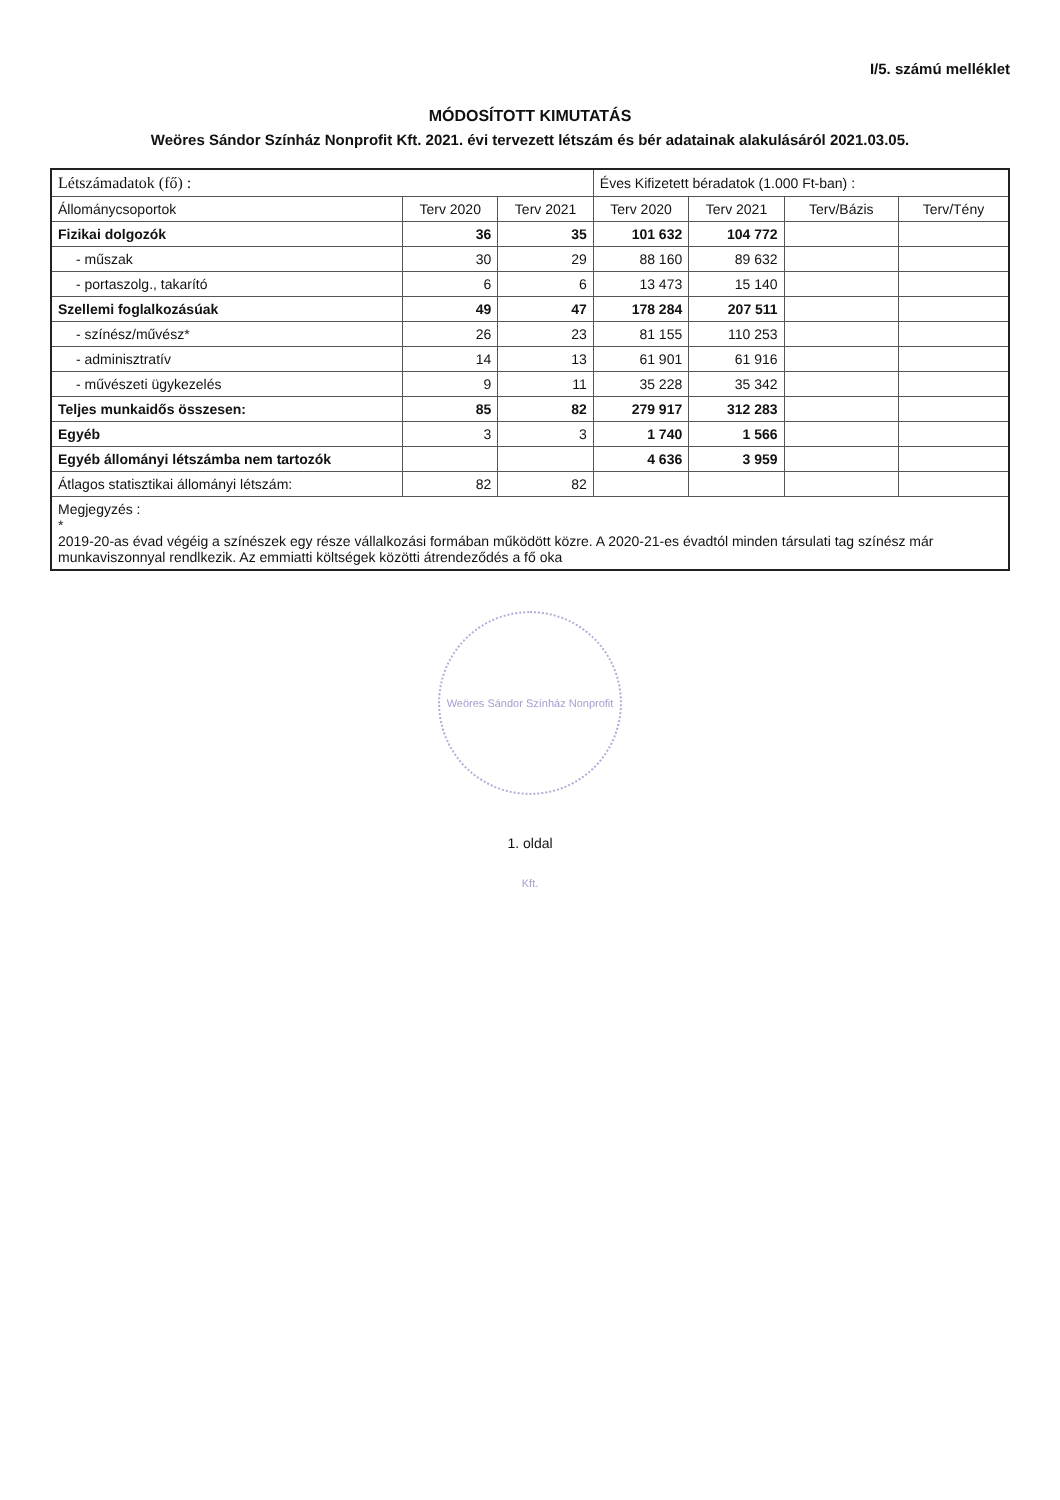I/5. számú melléklet
MÓDOSÍTOTT KIMUTATÁS
Weöres Sándor Színház Nonprofit Kft. 2021. évi tervezett létszám és bér adatainak alakulásáról 2021.03.05.
| Létszámadatok (fő) : | | | Éves Kifizetett béradatok (1.000 Ft-ban) : | | | |
| --- | --- | --- | --- | --- | --- | --- |
| Állománycsoportok | Terv 2020 | Terv 2021 | Terv 2020 | Terv 2021 | Terv/Bázis | Terv/Tény |
| Fizikai dolgozók | 36 | 35 | 101 632 | 104 772 | | |
| - műszak | 30 | 29 | 88 160 | 89 632 | | |
| - portaszolg., takarító | 6 | 6 | 13 473 | 15 140 | | |
| Szellemi foglalkozásúak | 49 | 47 | 178 284 | 207 511 | | |
| - színész/művész* | 26 | 23 | 81 155 | 110 253 | | |
| - adminisztratív | 14 | 13 | 61 901 | 61 916 | | |
| - művészeti ügykezelés | 9 | 11 | 35 228 | 35 342 | | |
| Teljes munkaidős összesen: | 85 | 82 | 279 917 | 312 283 | | |
| Egyéb | 3 | 3 | 1 740 | 1 566 | | |
| Egyéb állományi létszámba nem tartozók | | | 4 636 | 3 959 | | |
| Átlagos statisztikai állományi létszám: | 82 | 82 | | | | |
| Megjegyzés : * 2019-20-as évad végéig a színészek egy része vállalkozási formában működött közre. A 2020-21-es évadtól minden társulati tag színész már munkaviszonnyal rendlkezik. Az emmiatti költségek közötti átrendeződés a fő oka | | | | | | |
Weöres Sándor Színház Nonprofit Kft.
1. oldal